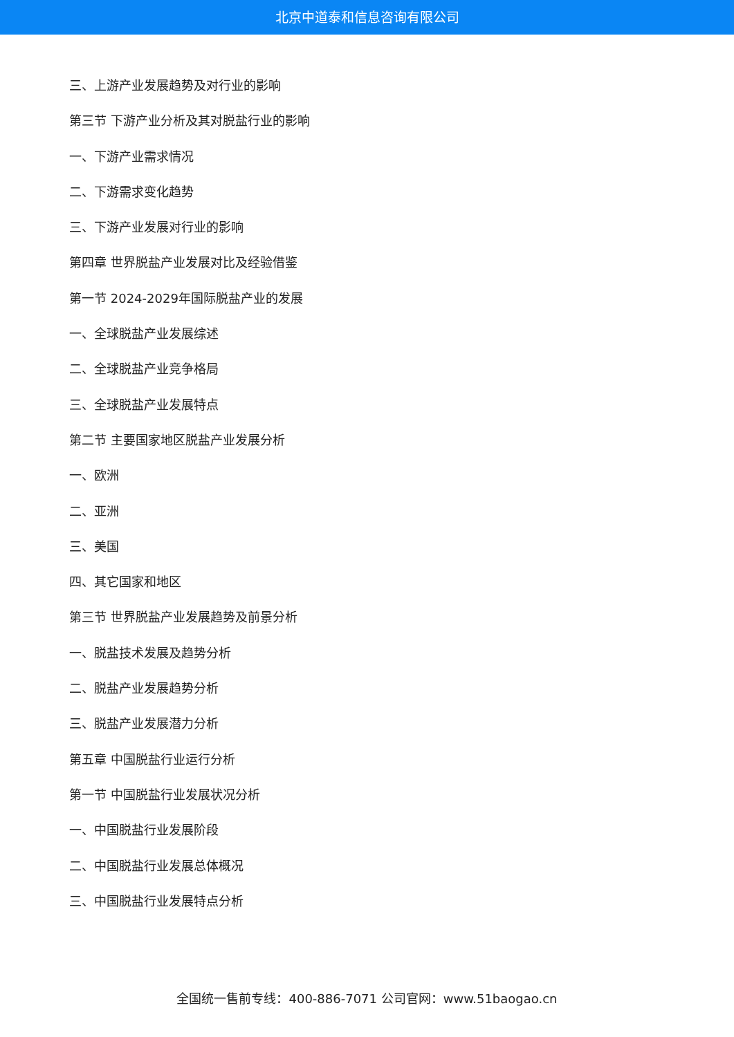北京中道泰和信息咨询有限公司
三、上游产业发展趋势及对行业的影响
第三节 下游产业分析及其对脱盐行业的影响
一、下游产业需求情况
二、下游需求变化趋势
三、下游产业发展对行业的影响
第四章 世界脱盐产业发展对比及经验借鉴
第一节 2024-2029年国际脱盐产业的发展
一、全球脱盐产业发展综述
二、全球脱盐产业竞争格局
三、全球脱盐产业发展特点
第二节 主要国家地区脱盐产业发展分析
一、欧洲
二、亚洲
三、美国
四、其它国家和地区
第三节 世界脱盐产业发展趋势及前景分析
一、脱盐技术发展及趋势分析
二、脱盐产业发展趋势分析
三、脱盐产业发展潜力分析
第五章 中国脱盐行业运行分析
第一节 中国脱盐行业发展状况分析
一、中国脱盐行业发展阶段
二、中国脱盐行业发展总体概况
三、中国脱盐行业发展特点分析
全国统一售前专线：400-886-7071 公司官网：www.51baogao.cn